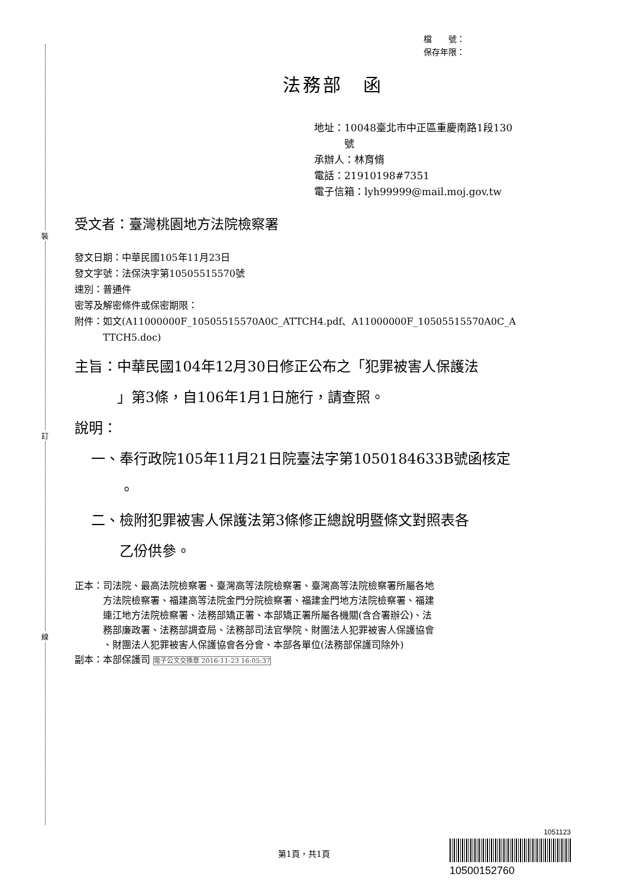裝
訂
線
檔　　號：
保存年限：
法務部　函
地址：10048臺北市中正區重慶南路1段130
　　　號
承辦人：林育脩
電話：21910198#7351
電子信箱：lyh99999@mail.moj.gov.tw
受文者：臺灣桃園地方法院檢察署
發文日期：中華民國105年11月23日
發文字號：法保決字第10505515570號
速別：普通件
密等及解密條件或保密期限：
附件：如文(A11000000F_10505515570A0C_ATTCH4.pdf、A11000000F_10505515570A0C_A
　　　TTCH5.doc)
主旨：中華民國104年12月30日修正公布之「犯罪被害人保護法
　　　」第3條，自106年1月1日施行，請查照。
說明：
一、奉行政院105年11月21日院臺法字第1050184633B號函核定
　　。
二、檢附犯罪被害人保護法第3條修正總說明暨條文對照表各
　　乙份供參。
正本：司法院、最高法院檢察署、臺灣高等法院檢察署、臺灣高等法院檢察署所屬各地
　　　方法院檢察署、福建高等法院金門分院檢察署、福建金門地方法院檢察署、福建
　　　連江地方法院檢察署、法務部矯正署、本部矯正署所屬各機關(含合署辦公)、法
　　　務部廉政署、法務部調查局、法務部司法官學院、財團法人犯罪被害人保護協會
　　　、財團法人犯罪被害人保護協會各分會、本部各單位(法務部保護司除外)
副本：本部保護司 電子公文交換章 2016-11-23 16:05:37
第1頁，共1頁
1051123
10500152760